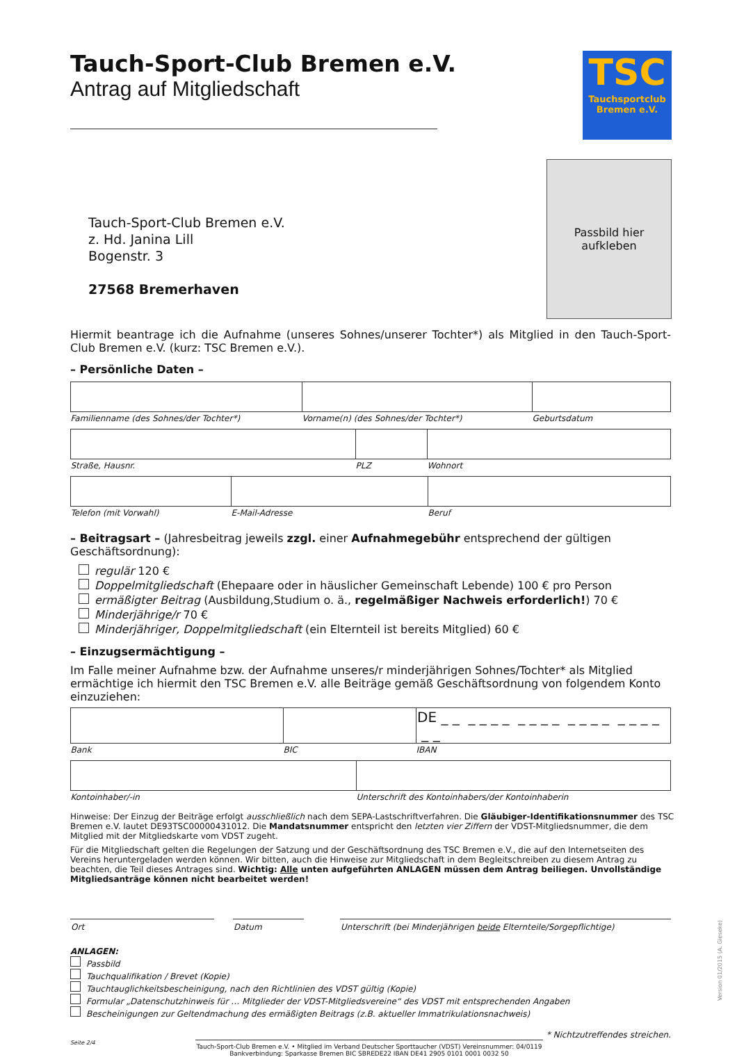Tauch-Sport-Club Bremen e.V.
Antrag auf Mitgliedschaft
TSC
Tauchsportclub
Bremen e.V.
Passbild hier
aufkleben
Tauch-Sport-Club Bremen e.V.
z. Hd. Janina Lill
Bogenstr. 3
27568 Bremerhaven
Hiermit beantrage ich die Aufnahme (unseres Sohnes/unserer Tochter*) als Mitglied in den Tauch-Sport-Club Bremen e.V. (kurz: TSC Bremen e.V.).
– Persönliche Daten –
| Familienname (des Sohnes/der Tochter*) | Vorname(n) (des Sohnes/der Tochter*) | Geburtsdatum |
| Straße, Hausnr. | PLZ | Wohnort |
| Telefon (mit Vorwahl) | E-Mail-Adresse | Beruf |
– Beitragsart – (Jahresbeitrag jeweils zzgl. einer Aufnahmegebühr entsprechend der gültigen Geschäftsordnung):
regulär 120 €
Doppelmitgliedschaft (Ehepaare oder in häuslicher Gemeinschaft Lebende) 100 € pro Person
ermäßigter Beitrag (Ausbildung,Studium o. ä., regelmäßiger Nachweis erforderlich!) 70 €
Minderjährige/r 70 €
Minderjähriger, Doppelmitgliedschaft (ein Elternteil ist bereits Mitglied) 60 €
– Einzugsermächtigung –
Im Falle meiner Aufnahme bzw. der Aufnahme unseres/r minderjährigen Sohnes/Tochter* als Mitglied ermächtige ich hiermit den TSC Bremen e.V. alle Beiträge gemäß Geschäftsordnung von folgendem Konto einzuziehen:
| | | DE _ _ _ _ _ _ _ _ _ _ _ _ _ _ _ _ _ _ _ _ |
| Bank | BIC | IBAN |
| Kontoinhaber/-in | Unterschrift des Kontoinhabers/der Kontoinhaberin |
Hinweise: Der Einzug der Beiträge erfolgt ausschließlich nach dem SEPA-Lastschriftverfahren. Die Gläubiger-Identifikationsnummer des TSC Bremen e.V. lautet DE93TSC00000431012. Die Mandatsnummer entspricht den letzten vier Ziffern der VDST-Mitgliedsnummer, die dem Mitglied mit der Mitgliedskarte vom VDST zugeht.
Für die Mitgliedschaft gelten die Regelungen der Satzung und der Geschäftsordnung des TSC Bremen e.V., die auf den Internetseiten des Vereins heruntergeladen werden können. Wir bitten, auch die Hinweise zur Mitgliedschaft in dem Begleitschreiben zu diesem Antrag zu beachten, die Teil dieses Antrages sind. Wichtig: Alle unten aufgeführten ANLAGEN müssen dem Antrag beiliegen. Unvollständige Mitgliedsanträge können nicht bearbeitet werden!
| Ort | | Datum | | Unterschrift (bei Minderjährigen beide Elternteile/Sorgepflichtige) |
ANLAGEN:
Passbild
Tauchqualifikation / Brevet (Kopie)
Tauchtauglichkeitsbescheinigung, nach den Richtlinien des VDST gültig (Kopie)
Formular „Datenschutzhinweis für … Mitglieder der VDST-Mitgliedsvereine“ des VDST mit entsprechenden Angaben
Bescheinigungen zur Geltendmachung des ermäßigten Beitrags (z.B. aktueller Immatrikulationsnachweis)
* Nichtzutreffendes streichen.
Seite 2/4
Tauch-Sport-Club Bremen e.V. • Mitglied im Verband Deutscher Sporttaucher (VDST) Vereinsnummer: 04/0119
Bankverbindung: Sparkasse Bremen BIC SBREDE22 IBAN DE41 2905 0101 0001 0032 50
Version 01/2015 (A. Gieseke)